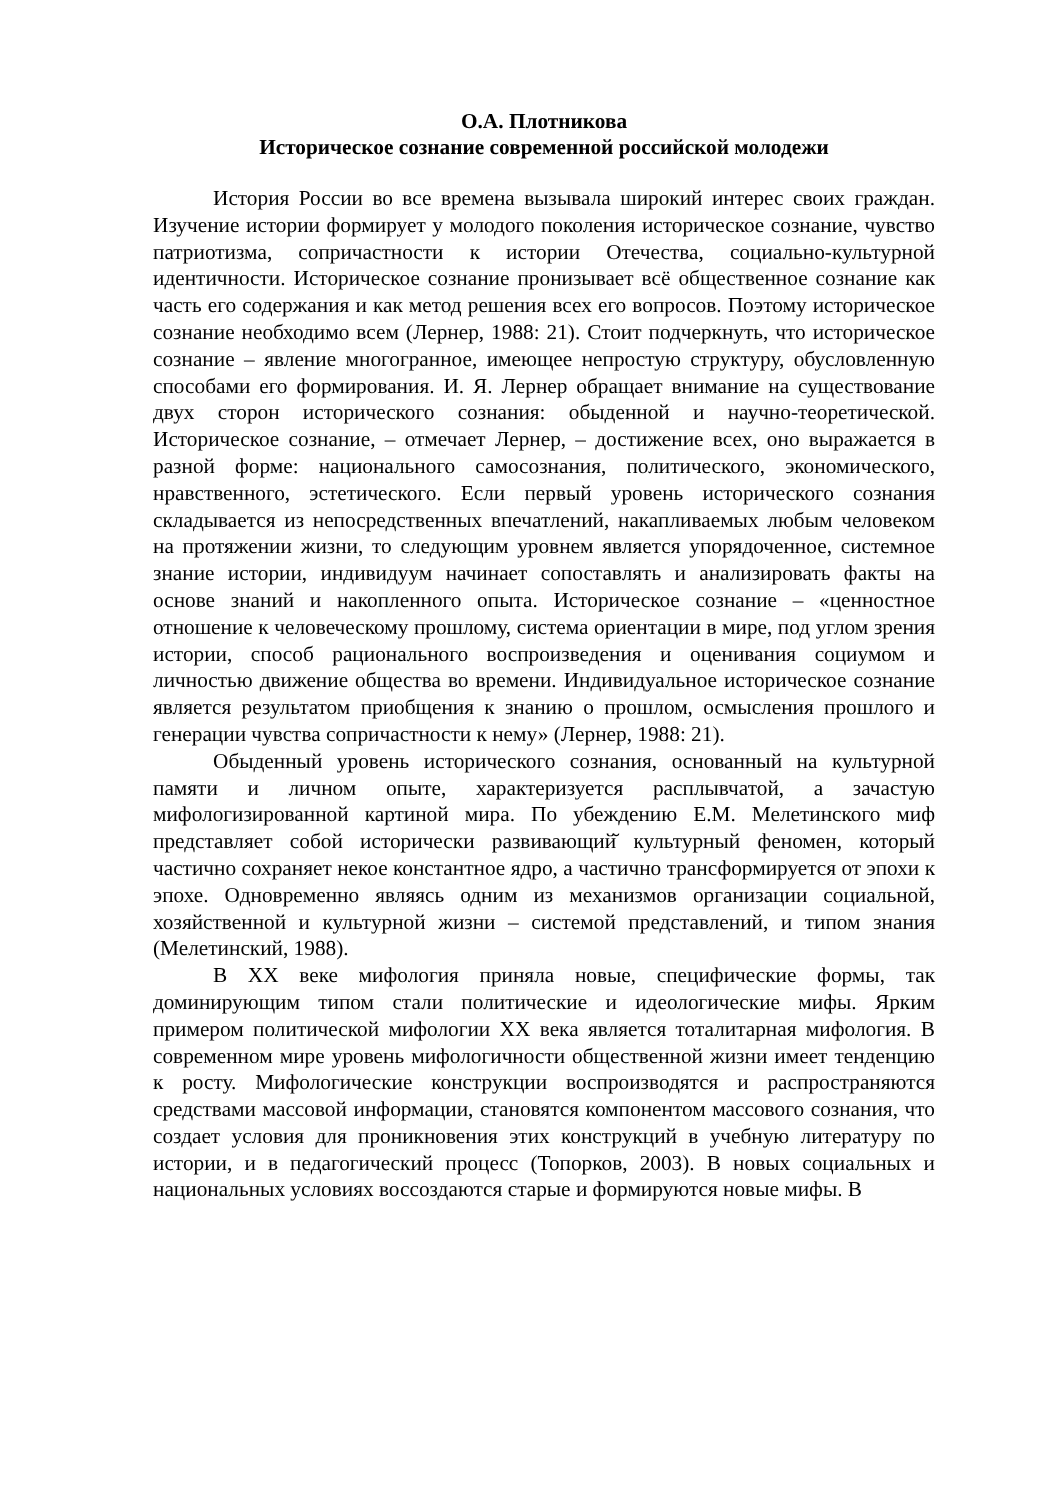О.А. Плотникова
Историческое сознание современной российской молодежи
История России во все времена вызывала широкий интерес своих граждан. Изучение истории формирует у молодого поколения историческое сознание, чувство патриотизма, сопричастности к истории Отечества, социально-культурной идентичности. Историческое сознание пронизывает всё общественное сознание как часть его содержания и как метод решения всех его вопросов. Поэтому историческое сознание необходимо всем (Лернер, 1988: 21). Стоит подчеркнуть, что историческое сознание – явление многогранное, имеющее непростую структуру, обусловленную способами его формирования. И. Я. Лернер обращает внимание на существование двух сторон исторического сознания: обыденной и научно-теоретической. Историческое сознание, – отмечает Лернер, – достижение всех, оно выражается в разной форме: национального самосознания, политического, экономического, нравственного, эстетического. Если первый уровень исторического сознания складывается из непосредственных впечатлений, накапливаемых любым человеком на протяжении жизни, то следующим уровнем является упорядоченное, системное знание истории, индивидуум начинает сопоставлять и анализировать факты на основе знаний и накопленного опыта. Историческое сознание – «ценностное отношение к человеческому прошлому, система ориентации в мире, под углом зрения истории, способ рационального воспроизведения и оценивания социумом и личностью движение общества во времени. Индивидуальное историческое сознание является результатом приобщения к знанию о прошлом, осмысления прошлого и генерации чувства сопричастности к нему» (Лернер, 1988: 21).
Обыденный уровень исторического сознания, основанный на культурной памяти и личном опыте, характеризуется расплывчатой, а зачастую мифологизированной картиной мира. По убеждению Е.М. Мелетинского миф представляет собой исторически развивающий̆ культурный феномен, который частично сохраняет некое константное ядро, а частично трансформируется от эпохи к эпохе. Одновременно являясь одним из механизмов организации социальной, хозяйственной и культурной жизни – системой представлений, и типом знания (Мелетинский, 1988).
В XX веке мифология приняла новые, специфические формы, так доминирующим типом стали политические и идеологические мифы. Ярким примером политической мифологии XX века является тоталитарная мифология. В современном мире уровень мифологичности общественной жизни имеет тенденцию к росту. Мифологические конструкции воспроизводятся и распространяются средствами массовой информации, становятся компонентом массового сознания, что создает условия для проникновения этих конструкций в учебную литературу по истории, и в педагогический процесс (Топорков, 2003). В новых социальных и национальных условиях воссоздаются старые и формируются новые мифы. В